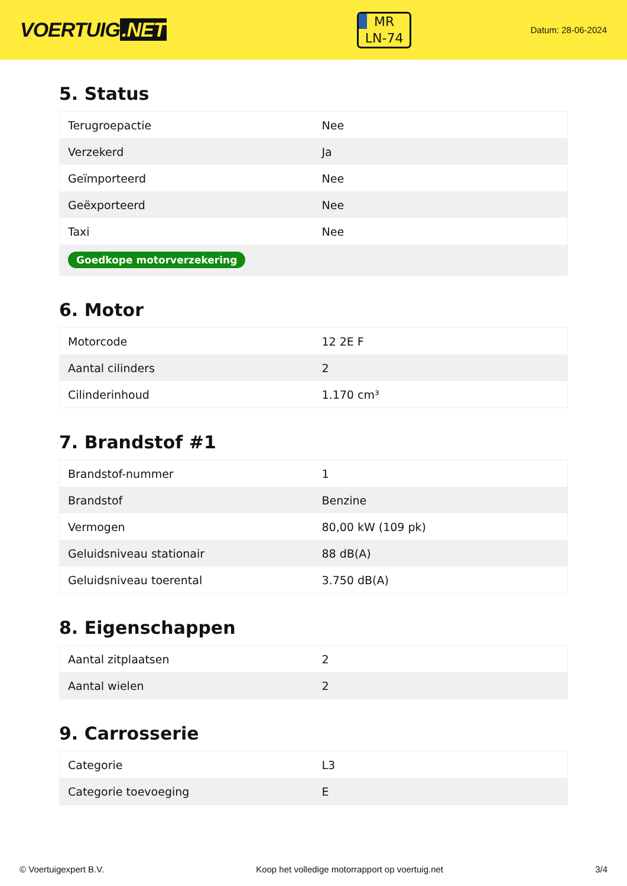VOERTUIG.NET
MR
LN-74
Datum: 28-06-2024
5. Status
| Terugroepactie | Nee |
| Verzekerd | Ja |
| Geïmporteerd | Nee |
| Geëxporteerd | Nee |
| Taxi | Nee |
| Goedkope motorverzekering | |
6. Motor
| Motorcode | 12 2E F |
| Aantal cilinders | 2 |
| Cilinderinhoud | 1.170 cm³ |
7. Brandstof #1
| Brandstof-nummer | 1 |
| Brandstof | Benzine |
| Vermogen | 80,00 kW (109 pk) |
| Geluidsniveau stationair | 88 dB(A) |
| Geluidsniveau toerental | 3.750 dB(A) |
8. Eigenschappen
| Aantal zitplaatsen | 2 |
| Aantal wielen | 2 |
9. Carrosserie
| Categorie | L3 |
| Categorie toevoeging | E |
© Voertuigexpert B.V. Koop het volledige motorrapport op voertuig.net 3/4